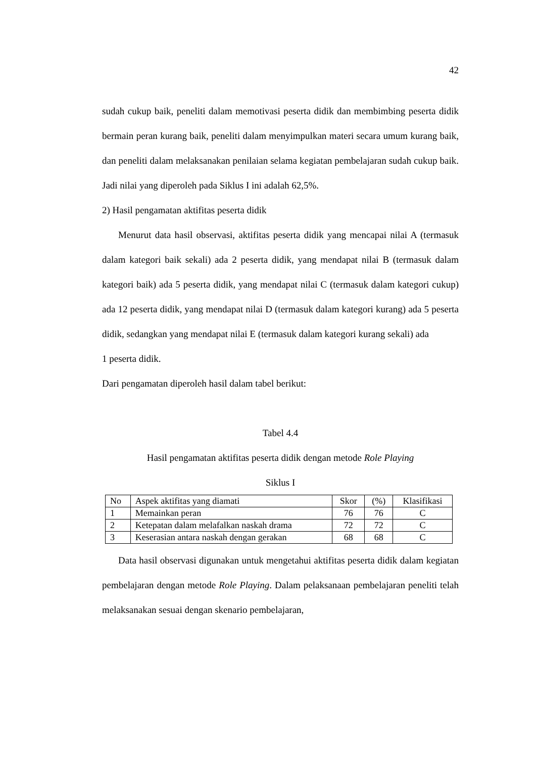42
sudah cukup baik, peneliti dalam memotivasi peserta didik dan membimbing peserta didik bermain peran kurang baik, peneliti dalam menyimpulkan materi secara umum kurang baik, dan peneliti dalam melaksanakan penilaian selama kegiatan pembelajaran sudah cukup baik. Jadi nilai yang diperoleh pada Siklus I ini adalah 62,5%.
2) Hasil pengamatan aktifitas peserta didik
Menurut data hasil observasi, aktifitas peserta didik yang mencapai nilai A (termasuk dalam kategori baik sekali) ada 2 peserta didik, yang mendapat nilai B (termasuk dalam kategori baik) ada 5 peserta didik, yang mendapat nilai C (termasuk dalam kategori cukup) ada 12 peserta didik, yang mendapat nilai D (termasuk dalam kategori kurang) ada 5 peserta didik, sedangkan yang mendapat nilai E (termasuk dalam kategori kurang sekali) ada
1 peserta didik.
Dari pengamatan diperoleh hasil dalam tabel berikut:
Tabel 4.4
Hasil pengamatan aktifitas peserta didik dengan metode Role Playing
Siklus I
| No | Aspek aktifitas yang diamati | Skor | (%) | Klasifikasi |
| 1 | Memainkan peran | 76 | 76 | C |
| 2 | Ketepatan dalam melafalkan naskah drama | 72 | 72 | C |
| 3 | Keserasian antara naskah dengan gerakan | 68 | 68 | C |
Data hasil observasi digunakan untuk mengetahui aktifitas peserta didik dalam kegiatan pembelajaran dengan metode Role Playing. Dalam pelaksanaan pembelajaran peneliti telah melaksanakan sesuai dengan skenario pembelajaran,